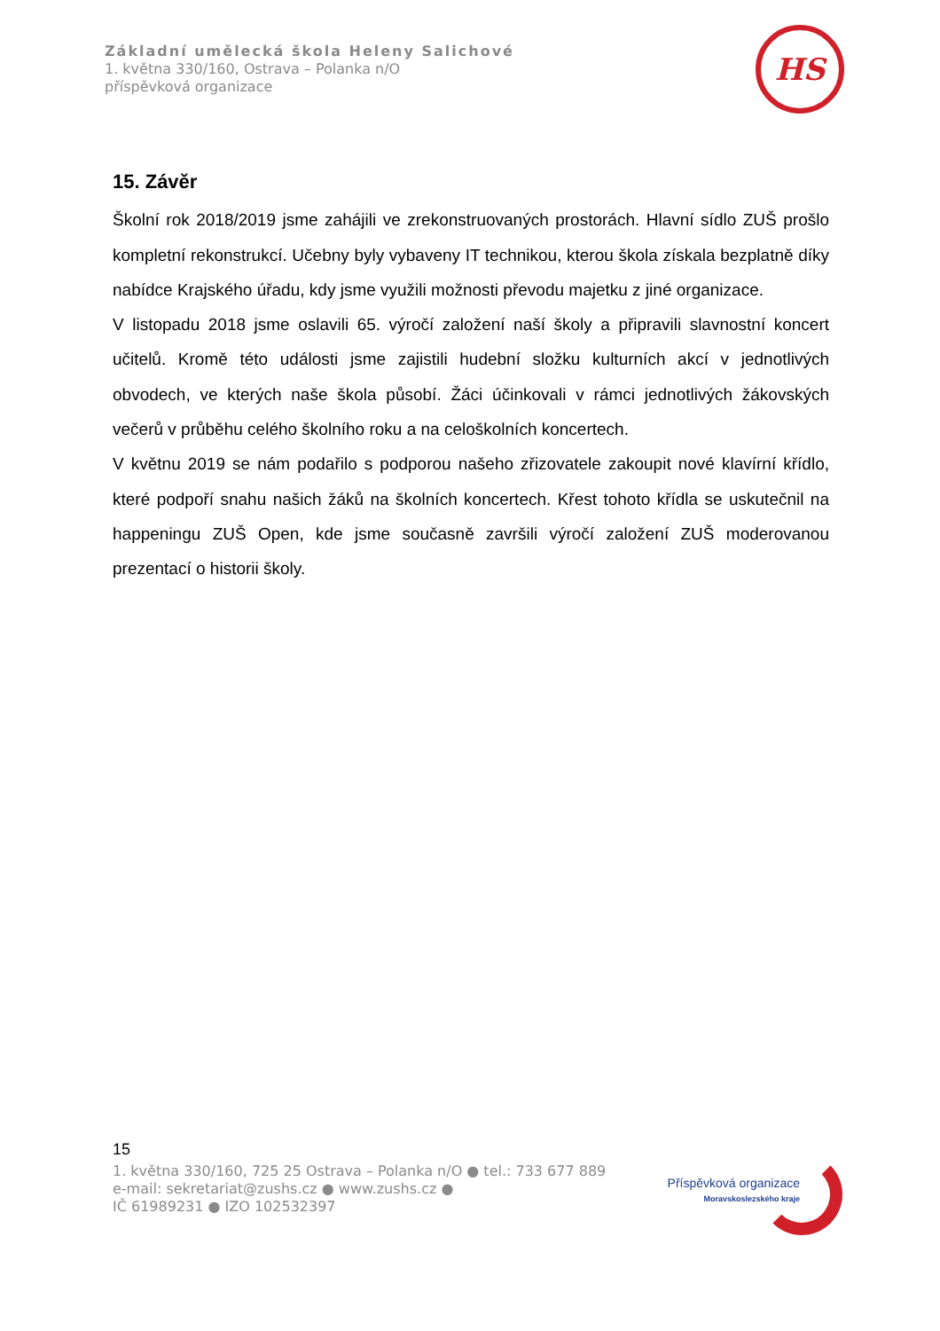Základní umělecká škola Heleny Salichové
1. května 330/160, Ostrava – Polanka n/O
příspěvková organizace
HS
15. Závěr
Školní rok 2018/2019 jsme zahájili ve zrekonstruovaných prostorách. Hlavní sídlo ZUŠ prošlo kompletní rekonstrukcí. Učebny byly vybaveny IT technikou, kterou škola získala bezplatně díky nabídce Krajského úřadu, kdy jsme využili možnosti převodu majetku z jiné organizace.
V listopadu 2018 jsme oslavili 65. výročí založení naší školy a připravili slavnostní koncert učitelů. Kromě této události jsme zajistili hudební složku kulturních akcí v jednotlivých obvodech, ve kterých naše škola působí. Žáci účinkovali v rámci jednotlivých žákovských večerů v průběhu celého školního roku a na celoškolních koncertech.
V květnu 2019 se nám podařilo s podporou našeho zřizovatele zakoupit nové klavírní křídlo, které podpoří snahu našich žáků na školních koncertech. Křest tohoto křídla se uskutečnil na happeningu ZUŠ Open, kde jsme současně završili výročí založení ZUŠ moderovanou prezentací o historii školy.
15
1. května 330/160, 725 25 Ostrava – Polanka n/O ● tel.: 733 677 889
e-mail: sekretariat@zushs.cz ● www.zushs.cz ●
IČ 61989231 ● IZO 102532397
Příspěvková organizace
Moravskoslezského kraje